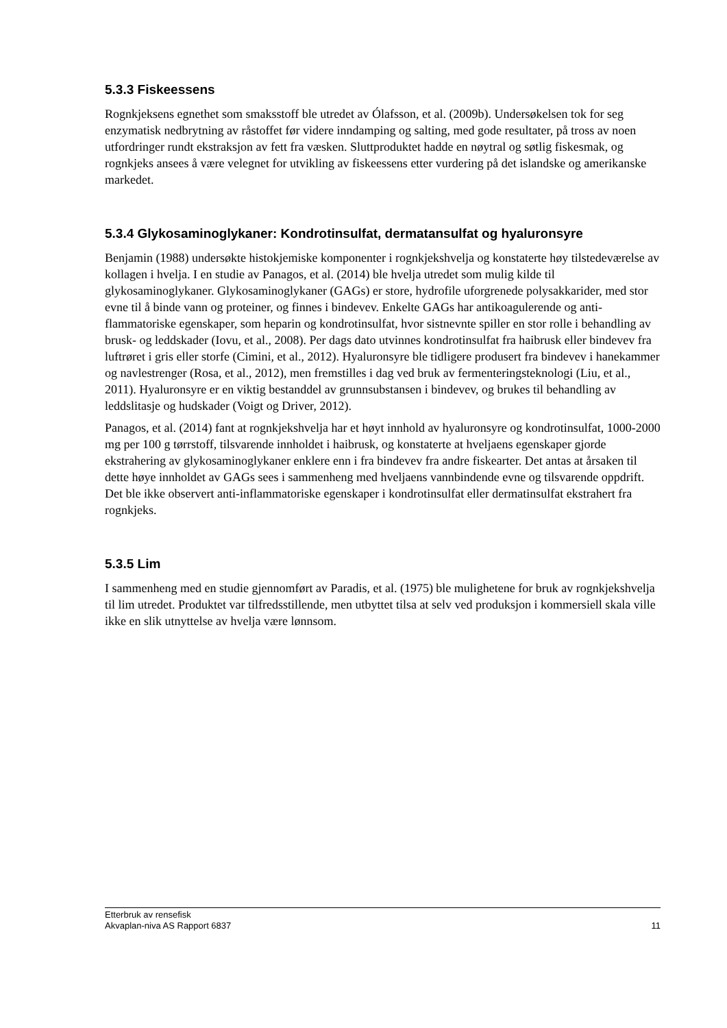5.3.3 Fiskeessens
Rognkjeksens egnethet som smaksstoff ble utredet av Ólafsson, et al. (2009b). Undersøkelsen tok for seg enzymatisk nedbrytning av råstoffet før videre inndamping og salting, med gode resultater, på tross av noen utfordringer rundt ekstraksjon av fett fra væsken. Sluttproduktet hadde en nøytral og søtlig fiskesmak, og rognkjeks ansees å være velegnet for utvikling av fiskeessens etter vurdering på det islandske og amerikanske markedet.
5.3.4 Glykosaminoglykaner: Kondrotinsulfat, dermatansulfat og hyaluronsyre
Benjamin (1988) undersøkte histokjemiske komponenter i rognkjekshvelja og konstaterte høy tilstedeværelse av kollagen i hvelja. I en studie av Panagos, et al. (2014) ble hvelja utredet som mulig kilde til glykosaminoglykaner. Glykosaminoglykaner (GAGs) er store, hydrofile uforgrenede polysakkarider, med stor evne til å binde vann og proteiner, og finnes i bindevev. Enkelte GAGs har antikoagulerende og anti-flammatoriske egenskaper, som heparin og kondrotinsulfat, hvor sistnevnte spiller en stor rolle i behandling av brusk- og leddskader (Iovu, et al., 2008). Per dags dato utvinnes kondrotinsulfat fra haibrusk eller bindevev fra luftrøret i gris eller storfe (Cimini, et al., 2012). Hyaluronsyre ble tidligere produsert fra bindevev i hanekammer og navlestrenger (Rosa, et al., 2012), men fremstilles i dag ved bruk av fermenteringsteknologi (Liu, et al., 2011). Hyaluronsyre er en viktig bestanddel av grunnsubstansen i bindevev, og brukes til behandling av leddslitasje og hudskader (Voigt og Driver, 2012).
Panagos, et al. (2014) fant at rognkjekshvelja har et høyt innhold av hyaluronsyre og kondrotinsulfat, 1000-2000 mg per 100 g tørrstoff, tilsvarende innholdet i haibrusk, og konstaterte at hveljaens egenskaper gjorde ekstrahering av glykosaminoglykaner enklere enn i fra bindevev fra andre fiskearter. Det antas at årsaken til dette høye innholdet av GAGs sees i sammenheng med hveljaens vannbindende evne og tilsvarende oppdrift. Det ble ikke observert anti-inflammatoriske egenskaper i kondrotinsulfat eller dermatinsulfat ekstrahert fra rognkjeks.
5.3.5 Lim
I sammenheng med en studie gjennomført av Paradis, et al. (1975) ble mulighetene for bruk av rognkjekshvelja til lim utredet. Produktet var tilfredsstillende, men utbyttet tilsa at selv ved produksjon i kommersiell skala ville ikke en slik utnyttelse av hvelja være lønnsom.
Etterbruk av rensefisk
Akvaplan-niva AS Rapport 6837 11